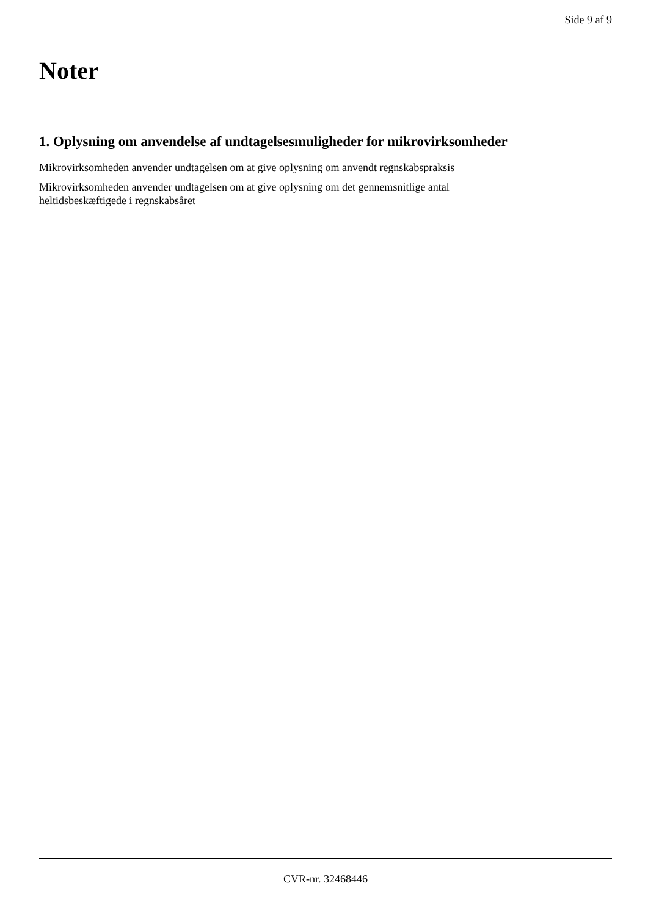Side 9 af 9
Noter
1. Oplysning om anvendelse af undtagelsesmuligheder for mikrovirksomheder
Mikrovirksomheden anvender undtagelsen om at give oplysning om anvendt regnskabspraksis
Mikrovirksomheden anvender undtagelsen om at give oplysning om det gennemsnitlige antal
heltidsbeskæftigede i regnskabsåret
CVR-nr. 32468446